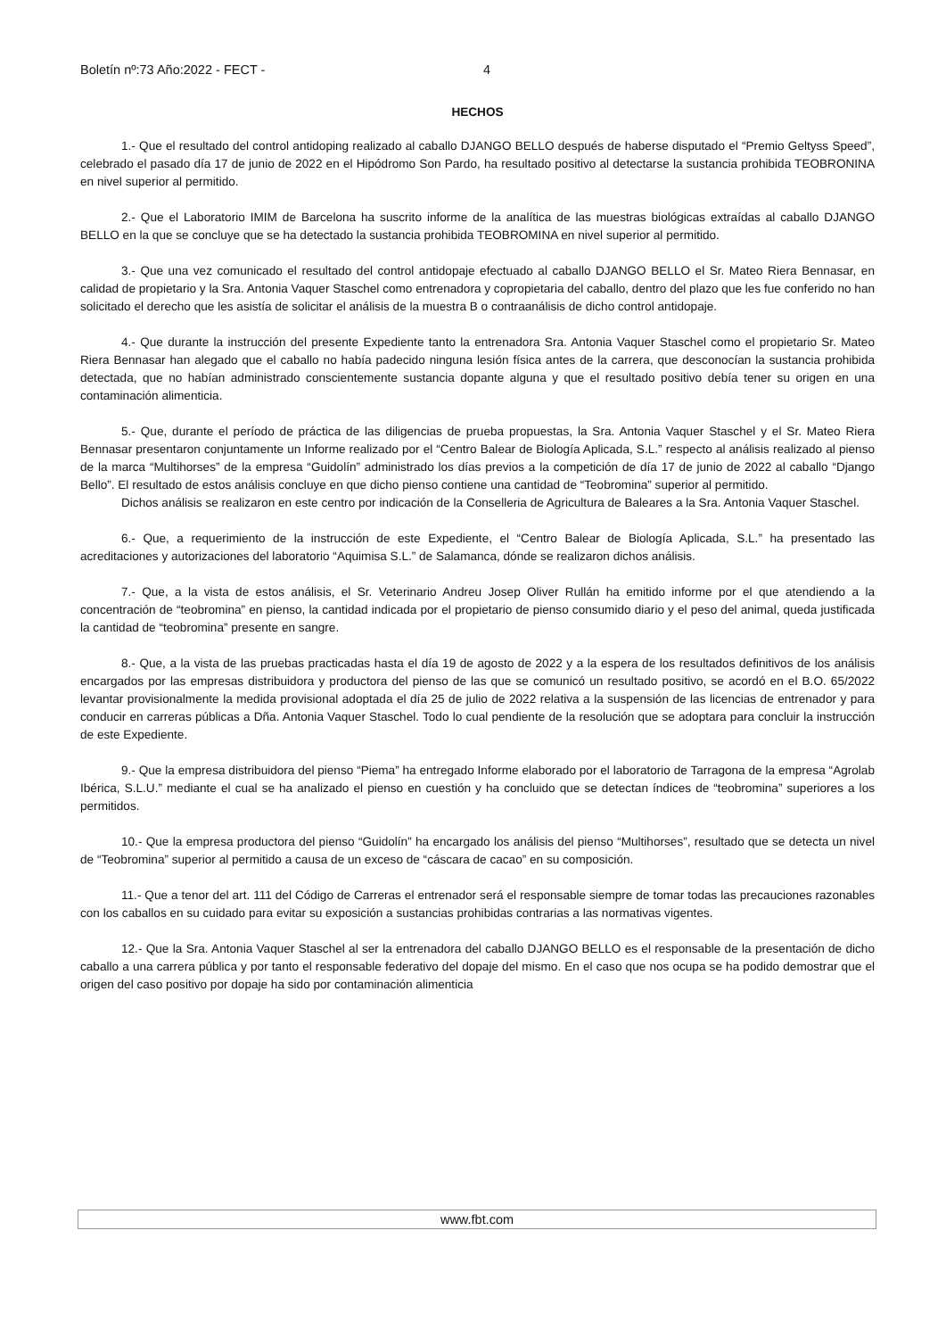Boletín nº:73 Año:2022 - FECT - 4
HECHOS
1.- Que el resultado del control antidoping realizado al caballo DJANGO BELLO después de haberse disputado el “Premio Geltyss Speed”, celebrado el pasado día 17 de junio de 2022 en el Hipódromo Son Pardo, ha resultado positivo al detectarse la sustancia prohibida TEOBRONINA en nivel superior al permitido.
2.- Que el Laboratorio IMIM de Barcelona ha suscrito informe de la analítica de las muestras biológicas extraídas al caballo DJANGO BELLO en la que se concluye que se ha detectado la sustancia prohibida TEOBROMINA en nivel superior al permitido.
3.- Que una vez comunicado el resultado del control antidopaje efectuado al caballo DJANGO BELLO el Sr. Mateo Riera Bennasar, en calidad de propietario y la Sra. Antonia Vaquer Staschel como entrenadora y copropietaria del caballo, dentro del plazo que les fue conferido no han solicitado el derecho que les asistía de solicitar el análisis de la muestra B o contraanálisis de dicho control antidopaje.
4.- Que durante la instrucción del presente Expediente tanto la entrenadora Sra. Antonia Vaquer Staschel como el propietario Sr. Mateo Riera Bennasar han alegado que el caballo no había padecido ninguna lesión física antes de la carrera, que desconocían la sustancia prohibida detectada, que no habían administrado conscientemente sustancia dopante alguna y que el resultado positivo debía tener su origen en una contaminación alimenticia.
5.- Que, durante el período de práctica de las diligencias de prueba propuestas, la Sra. Antonia Vaquer Staschel y el Sr. Mateo Riera Bennasar presentaron conjuntamente un Informe realizado por el “Centro Balear de Biología Aplicada, S.L.” respecto al análisis realizado al pienso de la marca “Multihorses” de la empresa “Guidolín” administrado los días previos a la competición de día 17 de junio de 2022 al caballo “Django Bello”. El resultado de estos análisis concluye en que dicho pienso contiene una cantidad de “Teobromina” superior al permitido.
Dichos análisis se realizaron en este centro por indicación de la Conselleria de Agricultura de Baleares a la Sra. Antonia Vaquer Staschel.
6.- Que, a requerimiento de la instrucción de este Expediente, el “Centro Balear de Biología Aplicada, S.L.” ha presentado las acreditaciones y autorizaciones del laboratorio “Aquimisa S.L.” de Salamanca, dónde se realizaron dichos análisis.
7.- Que, a la vista de estos análisis, el Sr. Veterinario Andreu Josep Oliver Rullán ha emitido informe por el que atendiendo a la concentración de “teobromina” en pienso, la cantidad indicada por el propietario de pienso consumido diario y el peso del animal, queda justificada la cantidad de “teobromina” presente en sangre.
8.- Que, a la vista de las pruebas practicadas hasta el día 19 de agosto de 2022 y a la espera de los resultados definitivos de los análisis encargados por las empresas distribuidora y productora del pienso de las que se comunicó un resultado positivo, se acordó en el B.O. 65/2022 levantar provisionalmente la medida provisional adoptada el día 25 de julio de 2022 relativa a la suspensión de las licencias de entrenador y para conducir en carreras públicas a Dña. Antonia Vaquer Staschel. Todo lo cual pendiente de la resolución que se adoptara para concluir la instrucción de este Expediente.
9.- Que la empresa distribuidora del pienso “Piema” ha entregado Informe elaborado por el laboratorio de Tarragona de la empresa “Agrolab Ibérica, S.L.U.” mediante el cual se ha analizado el pienso en cuestión y ha concluido que se detectan índices de “teobromina” superiores a los permitidos.
10.- Que la empresa productora del pienso “Guidolín” ha encargado los análisis del pienso “Multihorses”, resultado que se detecta un nivel de “Teobromina” superior al permitido a causa de un exceso de “cáscara de cacao” en su composición.
11.- Que a tenor del art. 111 del Código de Carreras el entrenador será el responsable siempre de tomar todas las precauciones razonables con los caballos en su cuidado para evitar su exposición a sustancias prohibidas contrarias a las normativas vigentes.
12.- Que la Sra. Antonia Vaquer Staschel al ser la entrenadora del caballo DJANGO BELLO es el responsable de la presentación de dicho caballo a una carrera pública y por tanto el responsable federativo del dopaje del mismo. En el caso que nos ocupa se ha podido demostrar que el origen del caso positivo por dopaje ha sido por contaminación alimenticia
www.fbt.com